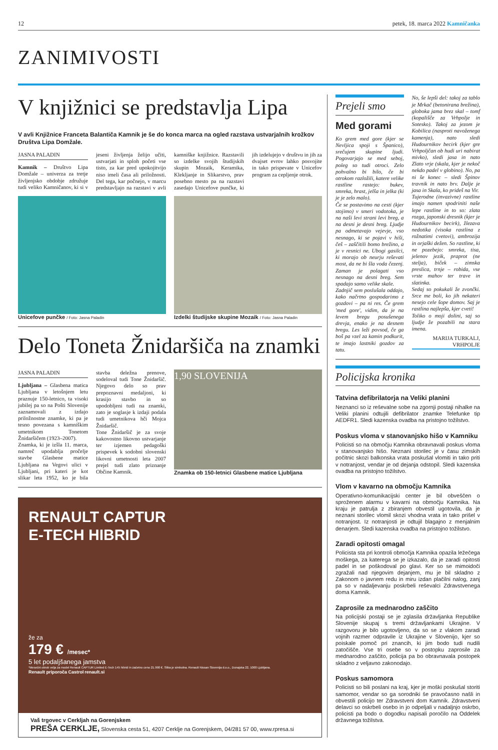12 petek, 18. marca 2022 Kamničanka
ZANIMIVOSTI
V knjižnici se predstavlja Lipa
V avli Knjižnice Franceta Balantiča Kamnik je še do konca marca na ogled razstava ustvarjalnih krožkov Društva Lipa Domžale.
JASNA PALADIN
Kamnik – Društvo Lipa Domžale – univerza za tretje življenjsko obdobje združuje tudi veliko Kamničanov, ki si v jeseni življenja želijo učiti, ustvarjati in sploh početi vse tisto, za kar pred upokojitvijo niso imeli časa ali priložnosti. Del tega, kar počnejo, v marcu predstavljajo na razstavi v avli kamniške knjižnice. Razstavili so izdelke svojih študijskih skupin Mozaik, Keramika, Klekljanje in Slikarstvo, prav posebno mesto pa na razstavi zasedajo Unicefove punčke, ki jih izdeluje­jo v društvu in jih za dvajset evrov lahko posvojite in tako prispevate v Unicefov program za cepljenje otrok.
Unicefove punčke / Foto: Jasna Paladin
Izdelki študijske skupine Mozaik / Foto: Jasna Paladin
Delo Toneta Žnidaršiča na znamki
JASNA PALADIN
Ljubljana – Glasbena matica Ljubljana v letošnjem letu praznuje 150-letnico, ta visoki jubilej pa so na Pošti Slovenije zaznamovali z izdajo priložnostne znamke, ki pa je tesno povezana s kamniškim umetnikom Tonetom Žnidaršičem (1923–2007).
Znamka, ki je izšla 11. marca, namreč upodablja pročelje stavbe Glasbene matice Ljubljana na Vegovi ulici v Ljubljani, pri kateri je kot slikar leta 1952, ko je bila stavba deležna prenove, sodeloval tudi Tone Žnidaršič. Njegovo delo so prav prepoznavni medaljoni, ki krasijo stavbo in so upodobljeni tudi na znamki, zato je soglasje k izdaji podala tudi umetnikova hči Mojca Žnidaršič.
Tone Žnidaršič je za svoje kakovostno likovno ustvarjanje ter izjemen pedagoški prispevek k sodobni slovenski likovni umetnosti leta 2007 prejel tudi zlato priznanje Občine Kamnik.
1,90 SLOVENIJA
Znamka ob 150-letnici Glasbene matice Ljubljana
RENAULT CAPTUR
E-TECH HIBRID
že za
179 € /mesec*
5 let podaljšanega jamstva
*Mesečni obrok velja za model Renault CAPTUR Limited E-Tech 145 hibrid in začetno ceno 21.990 €. Slika je simbolna. Renault Nissan Slovenija d.o.o., Dunajska 22, 1000 Ljubljana.
Renault priporoča Castrol renault.si
Vaš trgovec v Cerkljah na Gorenjskem
PREŠA CERKLJE, Slovenska cesta 51, 4207 Cerklje na Gorenjskem, 04/281 57 00, www.rpresa.si
Prejeli smo
Med gorami
Ko grem med gore (kjer se Nevljica spoji s Španico), srečujem skupine ljudi. Pogovarjajo se med seboj, poleg so tudi otroci. Zelo pohvalno bi bilo, če bi otrokom razložili, katere velike rastline rastejo: bukev, smreka, hrast, jelša in jelka (ki je je zelo malo).
Če se postavimo na cesti (kjer stojimo) v smeri vodotoka, je na naši levi strani levi breg, a na desni je desni breg. Ljudje pa odmetavajo vejevje, vso nesnago, ki se pojavi v hiši, češ – zaščitili bomo brežino, a je v resnici ne. Ubogi gasilci, ki morajo ob neurju reševati most, da ne bi šla voda čezenj. Zaman je polagati vso nesnago na desni breg. Sem spadajo samo velike skale.
Zadnjič sem poslušala oddajo, kako načrtno gospodarimo z gozdovi – pa ni res. Če grem 'med gore', vidim, da je na levem bregu posušenega drevja, enako je na desnem bregu. Les leži povsod, če ga boš pa vzel za kamin podkurit, te imajo lastniki gozdov za tatu.
No, še lepši del: takoj za tablo je Mrkač (betonirana brežina), globoka jama brez skal – tomf (kopališče za Vrhpolje in Sotesko). Takoj za jezom je Kobilica (nasproti navoženega kamenja), nato sledi Hudournikov becirk (kjer gre Vrhpoljčan ob hudi uri nabirat mivko), sledi jasa in nato Zlato vrje (skala, kjer je nekoč nekdo padel v globino). No, pa ni še konec – sledi Špinov travnik in nato brv. Dalje je jasa in Skala, ko prideš na Vir.
Tujerodne (invazivne) rastline imajo namen spodriniti naše lepe rastline in to so: zlata rozga, japonski dresnik (kjer je Hudournikov becirk), žlezava nedotika (visoka rastlina z rožnatimi cvetovi), ambrozija in orjaški dežen. So rastline, ki ne pozebejo: smreka, tisa, jelenov jezik, praprot (ne stelja), biček – zimska preslica, trnje – robida, vse vrste mahov ter trave in slatinka.
Sedaj so pokukali že zvončki. Srce me boli, ko jih nekateri nesejo cele šope domov. Saj je rastlina najlepša, kjer cveti!
Toliko o moji dolini, saj so ljudje že pozabili na stara imena.
MARIJA TURKALJ, VRHPOLJE
Policijska kronika
Tatvina defibrilatorja na Veliki planini
Neznanci so iz reševalne sobe na zgornji postaji nihalke na Veliki planini odtujili defibrilator znamke Telefunke tip AEDFR1. Sledi kazenska ovadba na pristojno tožilstvo.
Poskus vloma v stanovanjsko hišo v Kamniku
Policisti so na območju Kamnika obravnavali poskus vloma v stanovanjsko hišo. Neznani storilec je v času zimskih počitnic skozi balkonska vrata poskušal vlomiti in tako priti v notranjost, vendar je od dejanja odstopil. Sledi kazenska ovadba na pristojno tožilstvo.
Vlom v kavarno na območju Kamnika
Operativno-komunikacijski center je bil obveščen o sproženem alarmu v kavarni na območju Kamnika. Na kraju je patrulja z zbiranjem obvestil ugotovila, da je neznani storilec vlomil skozi vhodna vrata in tako prišel v notranjost. Iz notranjosti je odtujil blagajno z menjalnim denarjem. Sledi kazenska ovadba na pristojno tožilstvo.
Zaradi opitosti omagal
Policista sta pri kontroli območja Kamnika opazila ležečega moškega, za katerega se je izkazalo, da je zaradi opitosti padel in se poškodoval po glavi. Ker so se mimoidoči zgražali nad njegovim dejanjem, mu je bil skladno z Zakonom o javnem redu in miru izdan plačilni nalog, zanj pa so v nadaljevanju poskrbeli reševalci Zdravstvenega doma Kamnik.
Zaprosile za mednarodno zaščito
Na policijski postaji se je zglasila državljanka Republike Slovenije skupaj s tremi državljankami Ukrajine. V razgovoru je bilo ugotovljeno, da so se z vlakom zaradi vojnih razmer odpravile iz Ukrajine v Slovenijo, kjer so poiskale pomoč pri znancih, ki jim bodo tudi nudili zatočišče. Vse tri osebe so v postopku zaprosile za mednarodno zaščito, policija pa bo obravnavala postopek skladno z veljavno zakonodajo.
Poskus samomora
Policisti so bili poslani na kraj, kjer je moški poskušal storiti samomor, vendar so ga sorodniki še pravočasno našli in obvestili policijo ter Zdravstveni dom Kamnik. Zdravstveni delavci so oskrbeli osebo in jo odpeljali v nadaljnjo oskrbo, policisti pa bodo o dogodku napisali poročilo na Oddelek državnega tožilstva.